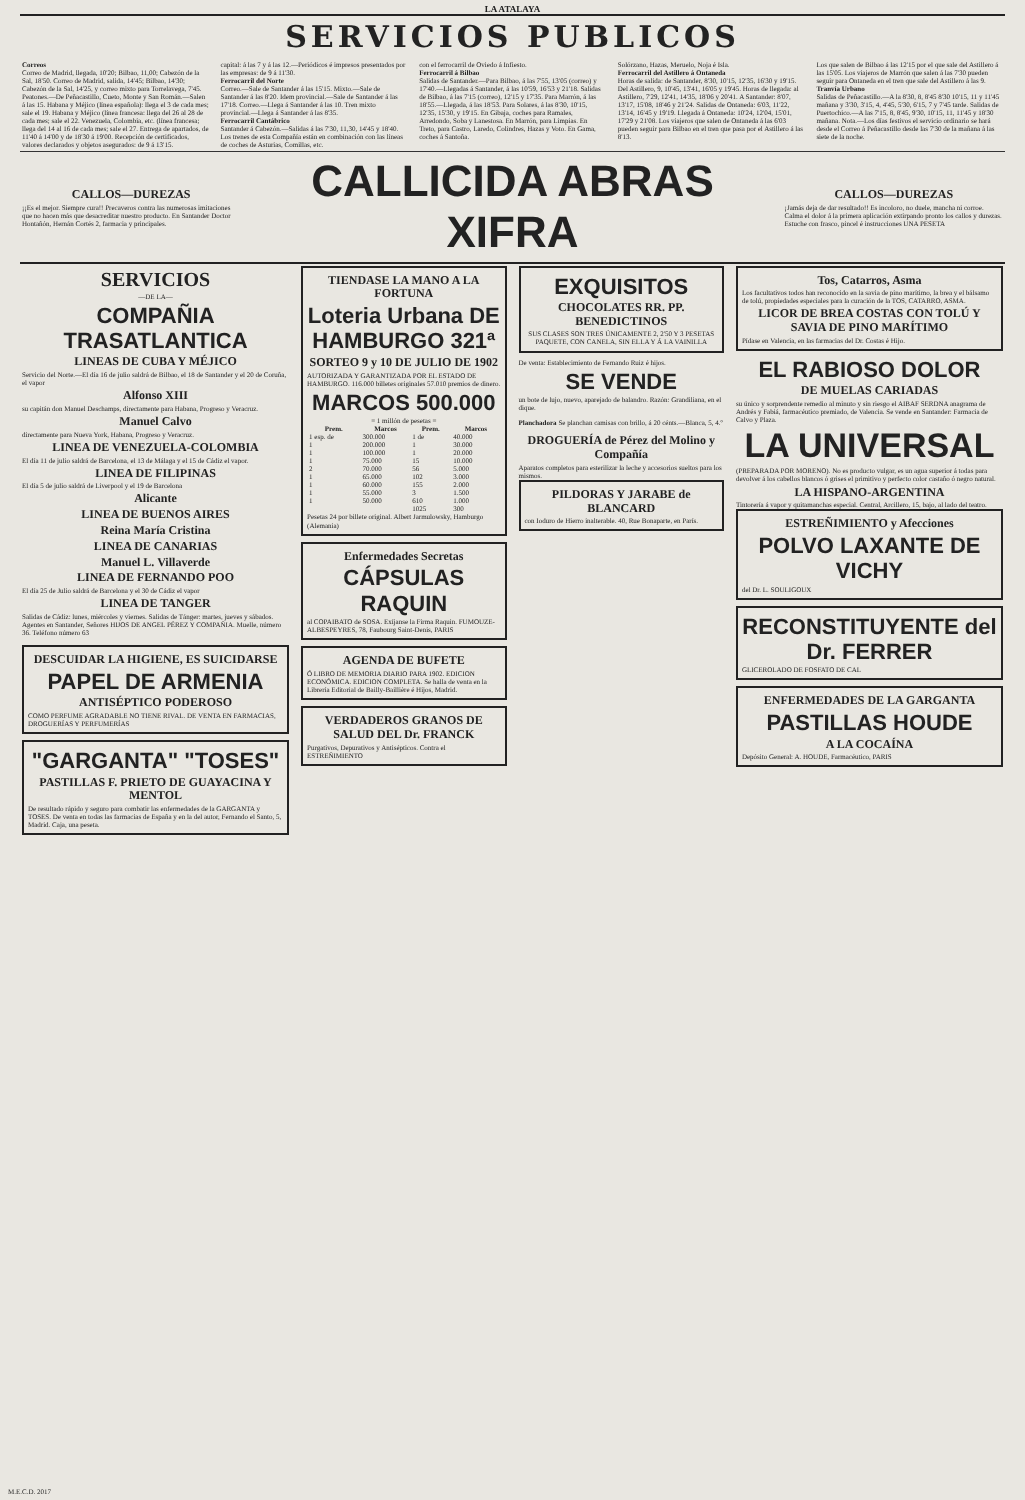LA ATALAYA
SERVICIOS PUBLICOS
Correos
Correo de Madrid, llegada, 10'20; Bilbao, 11,00; Cabezón de la Sal, 18'50. Correo de Madrid, salida, 14'45; Bilbao, 14'30; Cabezón de la Sal, 14'25, y correo mixto para Torrelavega, 7'45. Peatones.—De Peñacastillo, Cueto, Monte y San Román.—Salen á las 15. Habana y Méjico (línea española): llega el 3 de cada mes; sale el 19. Habana y Méjico (línea francesa: llega del 26 al 28 de cada mes; sale el 22. Venezuela, Colombia, etc. (línea francesa; llega del 14 al 16 de cada mes; sale el 27. Entrega de apartados, de 11'40 á 14'00 y de 18'30 á 19'00. Recepción de certificados, valores declarados y objetos asegurados: de 9 á 13'15.
capital: á las 7 y á las 12.—Periódicos é impresos presentados por las empresas: de 9 á 11'30.
Ferrocarril del Norte
Correo.—Sale de Santander á las 15'15. Mixto.—Sale de Santander á las 8'20. Idem provincial.—Sale de Santander á las 17'18. Correo.—Llega á Santander á las 10. Tren mixto provincial.—Llega á Santander á las 8'35.
Ferrocarril Cantábrico
Santander á Cabezón.—Salidas á las 7'30, 11,30, 14'45 y 18'40. Los trenes de esta Compañía están en combinación con las líneas de coches de Asturias, Comillas, etc.
con el ferrocarril de Oviedo á Infiesto.
Ferrocarril á Bilbao
Salidas de Santander.—Para Bilbao, á las 7'55, 13'05 (correo) y 17'40.—Llegadas á Santander, á las 10'59, 16'53 y 21'18. Salidas de Bilbao, á las 7'15 (correo), 12'15 y 17'35. Para Marrón, á las 18'55.—Llegada, á las 18'53. Para Solares, á las 8'30, 10'15, 12'35, 15'30, y 19'15. En Gibaja, coches para Ramales, Arredondo, Soba y Lanestosa. En Marrón, para Limpias. En Treto, para Castro, Laredo, Colindres, Hazas y Voto. En Gama, coches á Santoña.
Solórzano, Hazas, Meruelo, Noja é Isla.
Ferrocarril del Astillero á Ontaneda
Horas de salida: de Santander, 8'30, 10'15, 12'35, 16'30 y 19'15. Del Astillero, 9, 10'45, 13'41, 16'05 y 19'45. Horas de llegada: al Astillero, 7'29, 12'41, 14'35, 18'06 y 20'41. A Santander: 8'07, 13'17, 15'08, 18'46 y 21'24. Salidas de Ontaneda: 6'03, 11'22, 13'14, 16'45 y 19'19. Llegada á Ontaneda: 10'24, 12'04, 15'01, 17'29 y 21'08. Los viajeros que salen de Ontaneda á las 6'03 pueden seguir para Bilbao en el tren que pasa por el Astillero á las 8'13.
Los que salen de Bilbao á las 12'15 por el que sale del Astillero á las 15'05. Los viajeros de Marrón que salen á las 7'30 pueden seguir para Ontaneda en el tren que sale del Astillero á las 9.
Tranvía Urbano
Salidas de Peñacastillo.—A la 8'30, 8, 8'45 8'30 10'15, 11 y 11'45 mañana y 3'30, 3'15, 4, 4'45, 5'30, 6'15, 7 y 7'45 tarde. Salidas de Puertochico.—A las 7'15, 8, 8'45, 9'30, 10'15, 11, 11'45 y 18'30 mañana. Nota.—Los días festivos el servicio ordinario se hará desde el Correo á Peñacastillo desde las 7'30 de la mañana á las siete de la noche.
CALLOS—DUREZAS
¡¡Es el mejor. Siempre cura!! Precaveros contra las numerosas imitaciones que no hacen más que desacreditar nuestro producto. En Santander Doctor Hontañón, Hernán Cortés 2, farmacia y principales.
CALLICIDA ABRAS XIFRA
CALLOS—DUREZAS
¡Jamás deja de dar resultado!! Es incoloro, no duele, mancha ni corroe. Calma el dolor á la primera aplicación extirpando pronto los callos y durezas. Estuche con frasco, pincel é instrucciones UNA PESETA
SERVICIOS
—DE LA—
COMPAÑIA TRASATLANTICA
LINEAS DE CUBA Y MÉJICO
Servicio del Norte.—El día 16 de julio saldrá de Bilbao, el 18 de Santander y el 20 de Coruña, el vapor
Alfonso XIII
su capitán don Manuel Deschamps, directamente para Habana, Progreso y Veracruz.
Manuel Calvo
directamente para Nueva York, Habana, Progreso y Veracruz.
LINEA DE VENEZUELA-COLOMBIA
El día 11 de julio saldrá de Barcelona, el 13 de Málaga y el 15 de Cádiz el vapor.
LINEA DE FILIPINAS
El día 5 de julio saldrá de Liverpool y el 19 de Barcelona
Alicante
LINEA DE BUENOS AIRES
Reina María Cristina
LINEA DE CANARIAS
Manuel L. Villaverde
LINEA DE FERNANDO POO
El día 25 de Julio saldrá de Barcelona y el 30 de Cádiz el vapor
LINEA DE TANGER
Salidas de Cádiz: lunes, miércoles y viernes. Salidas de Tánger: martes, jueves y sábados. Agentes en Santander, Señores HIJOS DE ANGEL PÉREZ Y COMPAÑIA. Muelle, número 36. Teléfono número 63
DESCUIDAR LA HIGIENE, ES SUICIDARSE
PAPEL DE ARMENIA
ANTISÉPTICO PODEROSO
COMO PERFUME AGRADABLE NO TIENE RIVAL. DE VENTA EN FARMACIAS, DROGUERÍAS Y PERFUMERÍAS
"GARGANTA" "TOSES"
PASTILLAS F. PRIETO DE GUAYACINA Y MENTOL
De resultado rápido y seguro para combatir las enfermedades de la GARGANTA y TOSES. De venta en todas las farmacias de España y en la del autor, Fernando el Santo, 5, Madrid. Caja, una peseta.
TIENDASE LA MANO A LA FORTUNA
Loteria Urbana DE HAMBURGO 321ª
SORTEO 9 y 10 DE JULIO DE 1902
AUTORIZADA Y GARANTIZADA POR EL ESTADO DE HAMBURGO. 116.000 billetes originales 57.010 premios de dinero.
MARCOS 500.000
= 1 millón de pesetas =
| Prem. | Marcos | Prem. | Marcos |
| --- | --- | --- | --- |
| 1 esp. de | 300.000 | 1 de | 40.000 |
| 1 | 200.000 | 1 | 30.000 |
| 1 | 100.000 | 1 | 20.000 |
| 1 | 75.000 | 15 | 10.000 |
| 2 | 70.000 | 56 | 5.000 |
| 1 | 65.000 | 102 | 3.000 |
| 1 | 60.000 | 155 | 2.000 |
| 1 | 55.000 | 3 | 1.500 |
| 1 | 50.000 | 610 | 1.000 |
| | | 1025 | 300 |
Pesetas 24 por billete original. Albert Jarmulowsky, Hamburgo (Alemania)
Enfermedades Secretas
CÁPSULAS RAQUIN
al COPAIBATO de SOSA. Exíjanse la Firma Raquin. FUMOUZE-ALBESPEYRES, 78, Faubourg Saint-Denis, PARIS
AGENDA DE BUFETE
Ó LIBRO DE MEMORIA DIARIO PARA 1902. EDICION ECONÓMICA. EDICION COMPLETA. Se halla de venta en la Librería Editorial de Bailly-Baillière é Hijos, Madrid.
VERDADEROS GRANOS DE SALUD DEL Dr. FRANCK
Purgativos, Depurativos y Antisépticos. Contra el ESTREÑIMIENTO
EXQUISITOS
CHOCOLATES RR. PP. BENEDICTINOS
SUS CLASES SON TRES ÚNICAMENTE 2, 2'50 Y 3 PESETAS PAQUETE, CON CANELA, SIN ELLA Y Á LA VAINILLA
De venta: Establecimiento de Fernando Ruiz é hijos.
SE VENDE
un bote de lujo, nuevo, aparejado de balandro. Razón: Grandiliana, en el dique.
Planchadora Se planchan camisas con brillo, á 20 cénts.—Blanca, 5, 4.º
DROGUERÍA de Pérez del Molino y Compañía
Aparatos completos para esterilizar la leche y accesorios sueltos para los mismos.
PILDORAS Y JARABE de BLANCARD
con Ioduro de Hierro inalterable. 40, Rue Bonaparte, en París.
Tos, Catarros, Asma
Los facultativos todos han reconocido en la savia de pino marítimo, la brea y el bálsamo de tolú, propiedades especiales para la curación de la TOS, CATARRO, ASMA.
LICOR DE BREA COSTAS CON TOLÚ Y SAVIA DE PINO MARÍTIMO
Pídase en Valencia, en las farmacias del Dr. Costas é Hijo.
EL RABIOSO DOLOR
DE MUELAS CARIADAS
su único y sorprendente remedio al minuto y sin riesgo el AIBAF SERDNA anagrama de Andrés y Fabiá, farmacéutico premiado, de Valencia. Se vende en Santander: Farmacia de Calvo y Plaza.
LA UNIVERSAL
(PREPARADA POR MORENO). No es producto vulgar, es un agua superior á todas para devolver á los cabellos blancos ó grises el primitivo y perfecto color castaño ó negro natural.
LA HISPANO-ARGENTINA
Tintorería á vapor y quitamanchas especial. Central, Arcillero, 15, bajo, al lado del teatro.
ESTREÑIMIENTO y Afecciones
POLVO LAXANTE DE VICHY
del Dr. L. SOULIGOUX
RECONSTITUYENTE del Dr. FERRER
GLICEROLADO DE FOSFATO DE CAL
ENFERMEDADES DE LA GARGANTA
PASTILLAS HOUDE
A LA COCAÍNA
Depósito General: A. HOUDE, Farmacéutico, PARIS
M.E.C.D. 2017